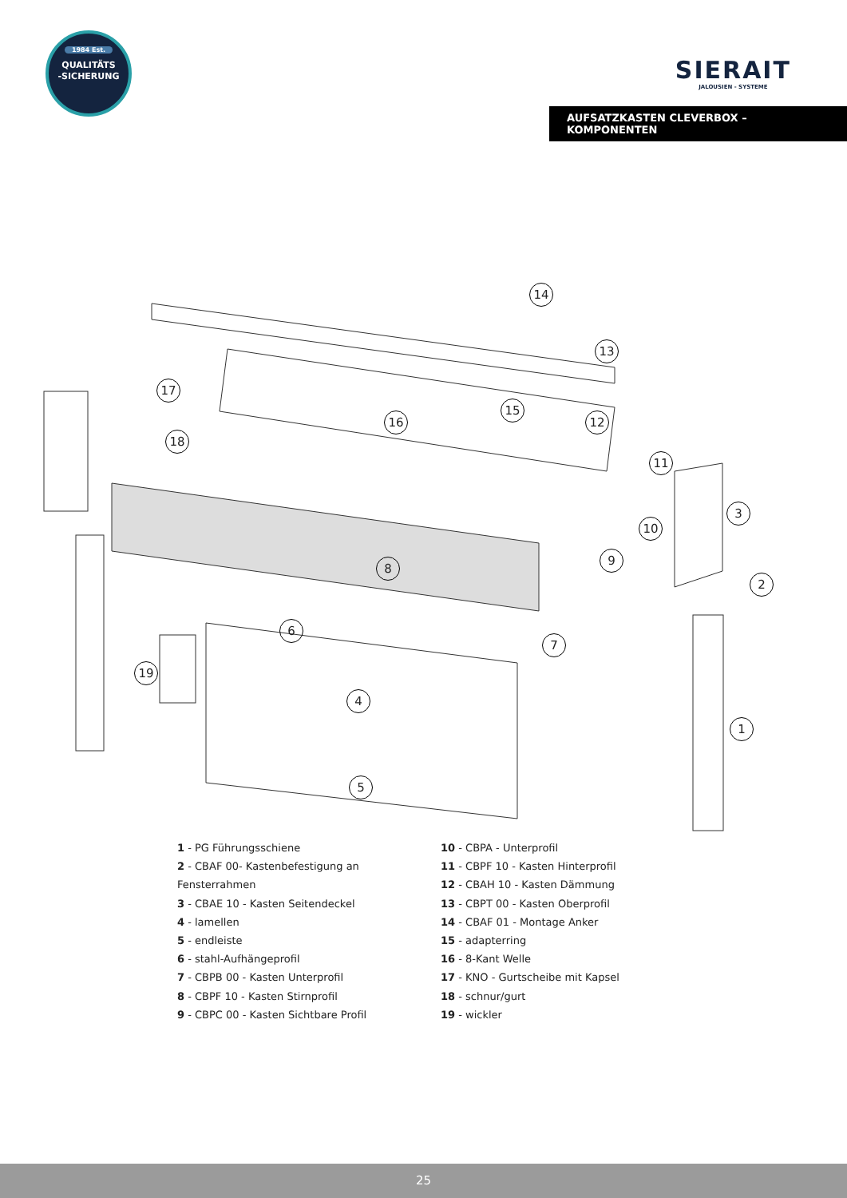1984 Est.
QUALITÄTS
-SICHERUNG
SIERAIT
JALOUSIEN - SYSTEME
AUFSATZKASTEN CLEVERBOX – KOMPONENTEN
14
13
17
15
16 12
18
11
3
10
9
2
8
6
7
19
4
1
5
1 - PG Führungsschiene
2 - CBAF 00- Kastenbefestigung an Fensterrahmen
3 - CBAE 10 - Kasten Seitendeckel
4 - lamellen
5 - endleiste
6 - stahl-Aufhängeprofil
7 - CBPB 00 - Kasten Unterprofil
8 - CBPF 10 - Kasten Stirnprofil
9 - CBPC 00 - Kasten Sichtbare Profil
10 - CBPA - Unterprofil
11 - CBPF 10 - Kasten Hinterprofil
12 - CBAH 10 - Kasten Dämmung
13 - CBPT 00 - Kasten Oberprofil
14 - CBAF 01 - Montage Anker
15 - adapterring
16 - 8-Kant Welle
17 - KNO - Gurtscheibe mit Kapsel
18 - schnur/gurt
19 - wickler
25